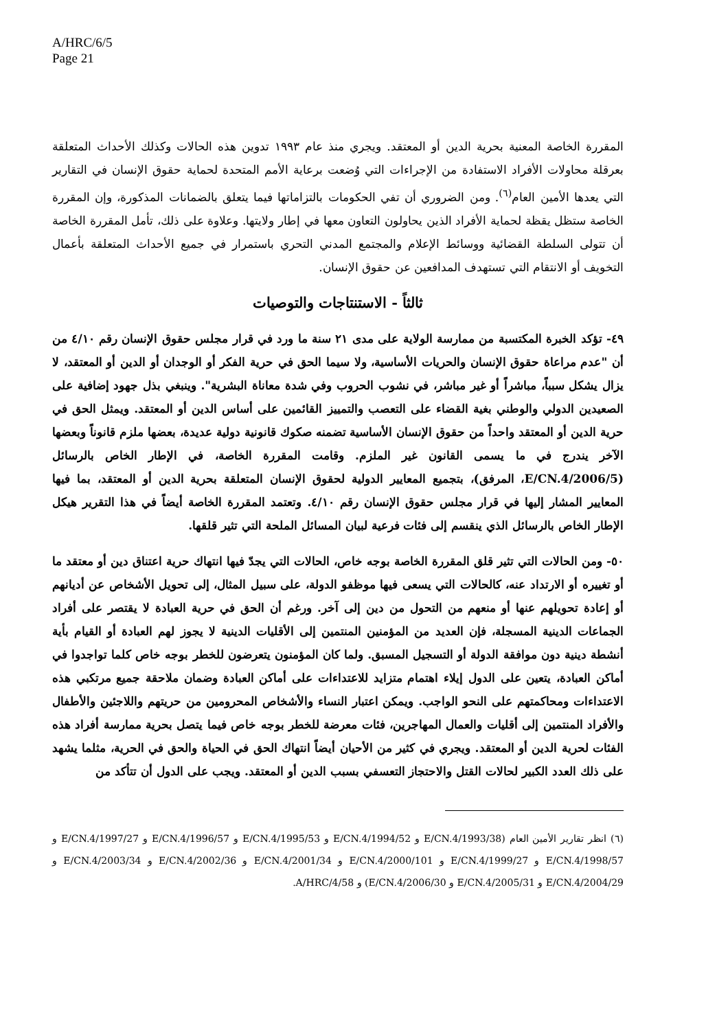A/HRC/6/5
Page 21
المقررة الخاصة المعنية بحرية الدين أو المعتقد. ويجري منذ عام ١٩٩٣ تدوين هذه الحالات وكذلك الأحداث المتعلقة بعرقلة محاولات الأفراد الاستفادة من الإجراءات التي وُضعت برعاية الأمم المتحدة لحماية حقوق الإنسان في التقارير التي يعدها الأمين العام<sup>(٦)</sup>. ومن الضروري أن تفي الحكومات بالتزاماتها فيما يتعلق بالضمانات المذكورة، وإن المقررة الخاصة ستظل يقظة لحماية الأفراد الذين يحاولون التعاون معها في إطار ولايتها. وعلاوة على ذلك، تأمل المقررة الخاصة أن تتولى السلطة القضائية ووسائط الإعلام والمجتمع المدني التحري باستمرار في جميع الأحداث المتعلقة بأعمال التخويف أو الانتقام التي تستهدف المدافعين عن حقوق الإنسان.
ثالثاً - الاستنتاجات والتوصيات
٤٩- تؤكد الخبرة المكتسبة من ممارسة الولاية على مدى ٢١ سنة ما ورد في قرار مجلس حقوق الإنسان رقم ٤/١٠ من أن "عدم مراعاة حقوق الإنسان والحريات الأساسية، ولا سيما الحق في حرية الفكر أو الوجدان أو الدين أو المعتقد، لا يزال يشكل سبباً، مباشراً أو غير مباشر، في نشوب الحروب وفي شدة معاناة البشرية". وينبغي بذل جهود إضافية على الصعيدين الدولي والوطني بغية القضاء على التعصب والتمييز القائمين على أساس الدين أو المعتقد. ويمثل الحق في حرية الدين أو المعتقد واحداً من حقوق الإنسان الأساسية تضمنه صكوك قانونية دولية عديدة، بعضها ملزم قانوناً وبعضها الآخر يندرج في ما يسمى القانون غير الملزم. وقامت المقررة الخاصة، في الإطار الخاص بالرسائل (E/CN.4/2006/5، المرفق)، بتجميع المعايير الدولية لحقوق الإنسان المتعلقة بحرية الدين أو المعتقد، بما فيها المعايير المشار إليها في قرار مجلس حقوق الإنسان رقم ٤/١٠. وتعتمد المقررة الخاصة أيضاً في هذا التقرير هيكل الإطار الخاص بالرسائل الذي ينقسم إلى فئات فرعية لبيان المسائل الملحة التي تثير قلقها.
٥٠- ومن الحالات التي تثير قلق المقررة الخاصة بوجه خاص، الحالات التي يجدّ فيها انتهاك حرية اعتناق دين أو معتقد ما أو تغييره أو الارتداد عنه، كالحالات التي يسعى فيها موظفو الدولة، على سبيل المثال، إلى تحويل الأشخاص عن أديانهم أو إعادة تحويلهم عنها أو منعهم من التحول من دين إلى آخر. ورغم أن الحق في حرية العبادة لا يقتصر على أفراد الجماعات الدينية المسجلة، فإن العديد من المؤمنين المنتمين إلى الأقليات الدينية لا يجوز لهم العبادة أو القيام بأية أنشطة دينية دون موافقة الدولة أو التسجيل المسبق. ولما كان المؤمنون يتعرضون للخطر بوجه خاص كلما تواجدوا في أماكن العبادة، يتعين على الدول إيلاء اهتمام متزايد للاعتداءات على أماكن العبادة وضمان ملاحقة جميع مرتكبي هذه الاعتداءات ومحاكمتهم على النحو الواجب. ويمكن اعتبار النساء والأشخاص المحرومين من حريتهم واللاجئين والأطفال والأفراد المنتمين إلى أقليات والعمال المهاجرين، فئات معرضة للخطر بوجه خاص فيما يتصل بحرية ممارسة أفراد هذه الفئات لحرية الدين أو المعتقد. ويجري في كثير من الأحيان أيضاً انتهاك الحق في الحياة والحق في الحرية، مثلما يشهد على ذلك العدد الكبير لحالات القتل والاحتجاز التعسفي بسبب الدين أو المعتقد. ويجب على الدول أن تتأكد من
(٦) انظر تقارير الأمين العام (E/CN.4/1993/38 و E/CN.4/1994/52 و E/CN.4/1995/53 و E/CN.4/1996/57 و E/CN.4/1997/27 و E/CN.4/1998/57 و E/CN.4/1999/27 و E/CN.4/2000/101 و E/CN.4/2001/34 و E/CN.4/2002/36 و E/CN.4/2003/34 و E/CN.4/2004/29 و E/CN.4/2005/31 و E/CN.4/2006/30) و A/HRC/4/58.